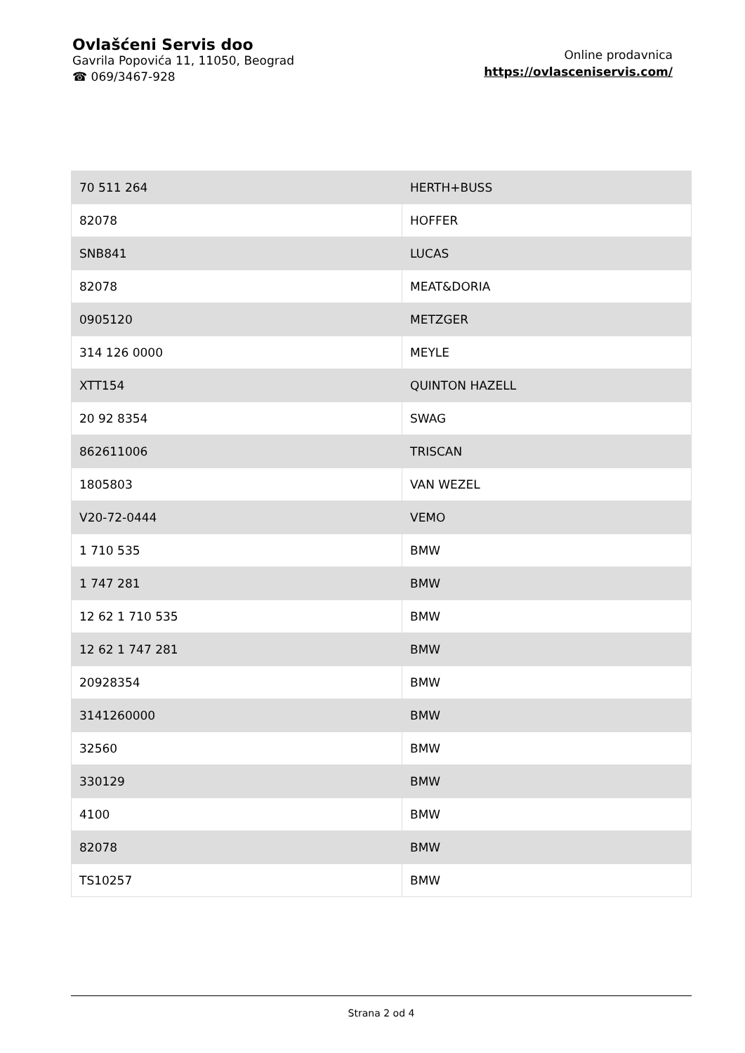Ovlašćeni Servis doo
Gavrila Popovića 11, 11050, Beograd
☎ 069/3467-928
Online prodavnica
https://ovlasceniservis.com/
| 70 511 264 | HERTH+BUSS |
| 82078 | HOFFER |
| SNB841 | LUCAS |
| 82078 | MEAT&DORIA |
| 0905120 | METZGER |
| 314 126 0000 | MEYLE |
| XTT154 | QUINTON HAZELL |
| 20 92 8354 | SWAG |
| 862611006 | TRISCAN |
| 1805803 | VAN WEZEL |
| V20-72-0444 | VEMO |
| 1 710 535 | BMW |
| 1 747 281 | BMW |
| 12 62 1 710 535 | BMW |
| 12 62 1 747 281 | BMW |
| 20928354 | BMW |
| 3141260000 | BMW |
| 32560 | BMW |
| 330129 | BMW |
| 4100 | BMW |
| 82078 | BMW |
| TS10257 | BMW |
Strana 2 od 4